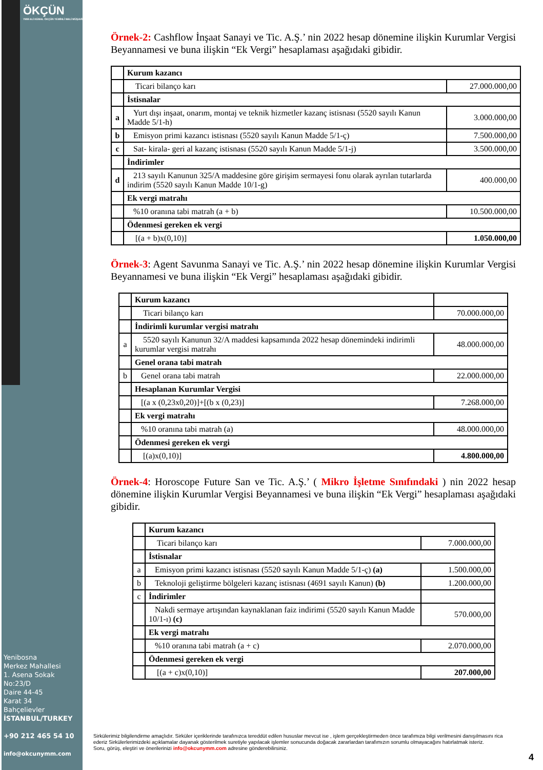ÖKÇÜN
YMM ALİ KEMAL ÖKÇÜN YEMİNLİ MALİ MÜŞAVİRLİK
Örnek-2: Cashflow İnşaat Sanayi ve Tic. A.Ş.’ nin 2022 hesap dönemine ilişkin Kurumlar Vergisi Beyannamesi ve buna ilişkin “Ek Vergi” hesaplaması aşağıdaki gibidir.
| | Kurum kazancı | |
| | Ticari bilanço karı | 27.000.000,00 |
| | İstisnalar | |
| a | Yurt dışı inşaat, onarım, montaj ve teknik hizmetler kazanç istisnası (5520 sayılı Kanun Madde 5/1-h) | 3.000.000,00 |
| b | Emisyon primi kazancı istisnası (5520 sayılı Kanun Madde 5/1-ç) | 7.500.000,00 |
| c | Sat- kirala- geri al kazanç istisnası (5520 sayılı Kanun Madde 5/1-j) | 3.500.000,00 |
| | İndirimler | |
| d | 213 sayılı Kanunun 325/A maddesine göre girişim sermayesi fonu olarak ayrılan tutarlarda indirim (5520 sayılı Kanun Madde 10/1-g) | 400.000,00 |
| | Ek vergi matrahı | |
| | %10 oranına tabi matrah (a + b) | 10.500.000,00 |
| | Ödenmesi gereken ek vergi | |
| | [(a + b)x(0,10)] | 1.050.000,00 |
Örnek-3: Agent Savunma Sanayi ve Tic. A.Ş.’ nin 2022 hesap dönemine ilişkin Kurumlar Vergisi Beyannamesi ve buna ilişkin “Ek Vergi” hesaplaması aşağıdaki gibidir.
| | Kurum kazancı | |
| | Ticari bilanço karı | 70.000.000,00 |
| | İndirimli kurumlar vergisi matrahı | |
| a | 5520 sayılı Kanunun 32/A maddesi kapsamında 2022 hesap dönemindeki indirimli kurumlar vergisi matrahı | 48.000.000,00 |
| | Genel orana tabi matrah | |
| b | Genel orana tabi matrah | 22.000.000,00 |
| | Hesaplanan Kurumlar Vergisi | |
| | [(a x (0,23x0,20)]+[(b x (0,23)] | 7.268.000,00 |
| | Ek vergi matrahı | |
| | %10 oranına tabi matrah (a) | 48.000.000,00 |
| | Ödenmesi gereken ek vergi | |
| | [(a)x(0,10)] | 4.800.000,00 |
Örnek-4: Horoscope Future San ve Tic. A.Ş.’ ( Mikro İşletme Sınıfındaki ) nin 2022 hesap dönemine ilişkin Kurumlar Vergisi Beyannamesi ve buna ilişkin “Ek Vergi” hesaplaması aşağıdaki gibidir.
| | Kurum kazancı | |
| | Ticari bilanço karı | 7.000.000,00 |
| | İstisnalar | |
| a | Emisyon primi kazancı istisnası (5520 sayılı Kanun Madde 5/1-ç) (a) | 1.500.000,00 |
| b | Teknoloji geliştirme bölgeleri kazanç istisnası (4691 sayılı Kanun) (b) | 1.200.000,00 |
| c | İndirimler | |
| | Nakdi sermaye artışından kaynaklanan faiz indirimi (5520 sayılı Kanun Madde 10/1-ı) (c) | 570.000,00 |
| | Ek vergi matrahı | |
| | %10 oranına tabi matrah (a + c) | 2.070.000,00 |
| | Ödenmesi gereken ek vergi | |
| | [(a + c)x(0,10)] | 207.000,00 |
Yenibosna
Merkez Mahallesi
1. Asena Sokak
No:23/D
Daire 44-45
Karat 34
Bahçelievler
İSTANBUL/TURKEY
+90 212 465 54 10
info@okcunymm.com
Sirkülerimiz bilgilendirme amaçlıdır. Sirküler içeriklerinde tarafınızca tereddüt edilen hususlar mevcut ise , işlem gerçekleştirmeden önce tarafımıza bilgi verilmesini danışılmasını rica ederiz Sirkülerlerimizdeki açıklamalar dayanak gösterilmek suretiyle yapılacak işlemler sonucunda doğacak zararlardan tarafımızın sorumlu olmayacağını hatırlatmak isteriz.
Soru, görüş, eleştiri ve önerilerinizi info@okcunymm.com adresine gönderebilirsiniz.
4